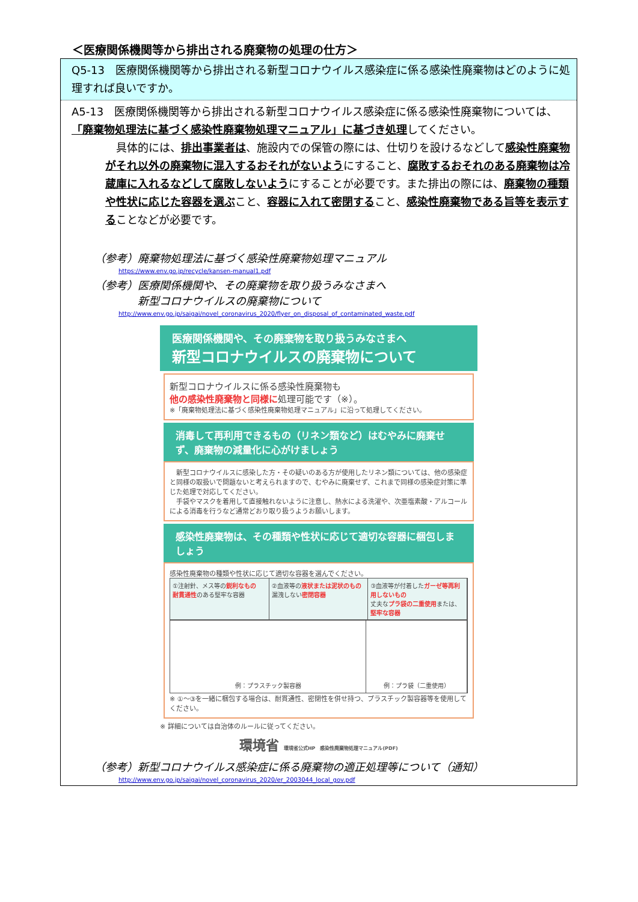＜医療関係機関等から排出される廃棄物の処理の仕方＞
Q5-13　医療関係機関等から排出される新型コロナウイルス感染症に係る感染性廃棄物はどのように処理すれば良いですか。
A5-13　医療関係機関等から排出される新型コロナウイルス感染症に係る感染性廃棄物については、「廃棄物処理法に基づく感染性廃棄物処理マニュアル」に基づき処理してください。
　具体的には、排出事業者は、施設内での保管の際には、仕切りを設けるなどして感染性廃棄物がそれ以外の廃棄物に混入するおそれがないようにすること、腐敗するおそれのある廃棄物は冷蔵庫に入れるなどして腐敗しないようにすることが必要です。また排出の際には、廃棄物の種類や性状に応じた容器を選ぶこと、容器に入れて密閉すること、感染性廃棄物である旨等を表示することなどが必要です。
（参考）廃棄物処理法に基づく感染性廃棄物処理マニュアル
https://www.env.go.jp/recycle/kansen-manual1.pdf
（参考）医療関係機関や、その廃棄物を取り扱うみなさまへ
　　　　新型コロナウイルスの廃棄物について
http://www.env.go.jp/saigai/novel_coronavirus_2020/flyer_on_disposal_of_contaminated_waste.pdf
医療関係機関や、その廃棄物を取り扱うみなさまへ
新型コロナウイルスの廃棄物について
新型コロナウイルスに係る感染性廃棄物も
他の感染性廃棄物と同様に処理可能です（※）。
※「廃棄物処理法に基づく感染性廃棄物処理マニュアル」に沿って処理してください。
消毒して再利用できるもの（リネン類など）はむやみに廃棄せず、廃棄物の減量化に心がけましょう
　新型コロナウイルスに感染した方・その疑いのある方が使用したリネン類については、他の感染症と同様の取扱いで問題ないと考えられますので、むやみに廃棄せず、これまで同様の感染症対策に準じた処理で対応してください。
　手袋やマスクを着用して直接触れないように注意し、熱水による洗濯や、次亜塩素酸・アルコールによる消毒を行うなど通常どおり取り扱うようお願いします。
感染性廃棄物は、その種類や性状に応じて適切な容器に梱包しましょう
感染性廃棄物の種類や性状に応じて適切な容器を選んでください。
①注射針、メス等の鋭利なもの
耐貫通性のある堅牢な容器
②血液等の液状または泥状のもの
漏洩しない密閉容器
③血液等が付着したガーゼ等再利用しないもの
丈夫なプラ袋の二重使用または、堅牢な容器
例：プラスチック製容器 例：プラ袋（二重使用）
※ ①～③を一緒に梱包する場合は、耐貫通性、密閉性を併せ持つ、プラスチック製容器等を使用してください。
※ 詳細については自治体のルールに従ってください。
環境省 環境省公式HP　感染性廃棄物処理マニュアル(PDF)
（参考）新型コロナウイルス感染症に係る廃棄物の適正処理等について（通知）
http://www.env.go.jp/saigai/novel_coronavirus_2020/er_2003044_local_gov.pdf